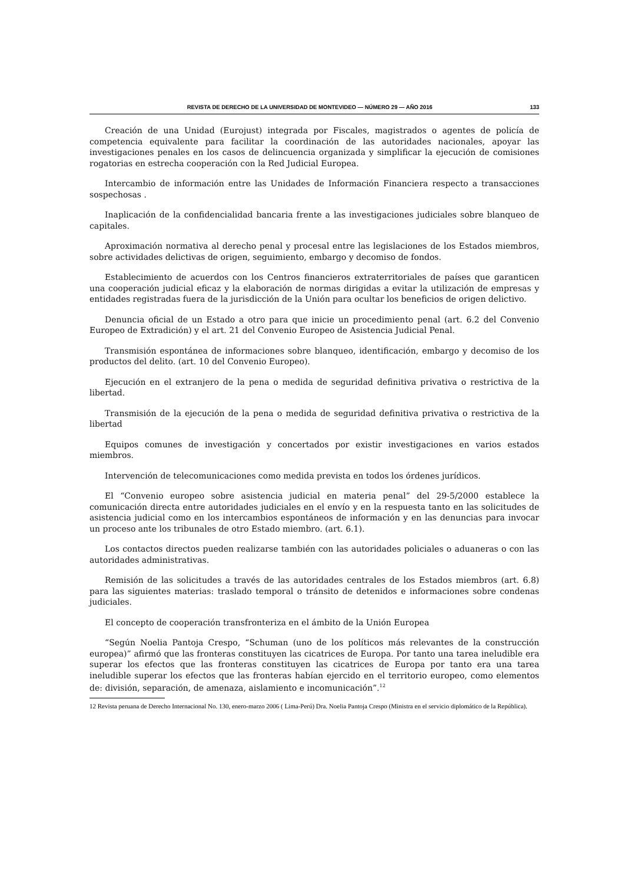REVISTA DE DERECHO DE LA UNIVERSIDAD DE MONTEVIDEO — NÚMERO 29 — AÑO 2016 133
Creación de una Unidad (Eurojust) integrada por Fiscales, magistrados o agentes de policía de competencia equivalente para facilitar la coordinación de las autoridades nacionales, apoyar las investigaciones penales en los casos de delincuencia organizada y simplificar la ejecución de comisiones rogatorias en estrecha cooperación con la Red Judicial Europea.
Intercambio de información entre las Unidades de Información Financiera respecto a transacciones sospechosas .
Inaplicación de la confidencialidad bancaria frente a las investigaciones judiciales sobre blanqueo de capitales.
Aproximación normativa al derecho penal y procesal entre las legislaciones de los Estados miembros, sobre actividades delictivas de origen, seguimiento, embargo y decomiso de fondos.
Establecimiento de acuerdos con los Centros financieros extraterritoriales de países que garanticen una cooperación judicial eficaz y la elaboración de normas dirigidas a evitar la utilización de empresas y entidades registradas fuera de la jurisdicción de la Unión para ocultar los beneficios de origen delictivo.
Denuncia oficial de un Estado a otro para que inicie un procedimiento penal (art. 6.2 del Convenio Europeo de Extradición) y el art. 21 del Convenio Europeo de Asistencia Judicial Penal.
Transmisión espontánea de informaciones sobre blanqueo, identificación, embargo y decomiso de los productos del delito. (art. 10 del Convenio Europeo).
Ejecución en el extranjero de la pena o medida de seguridad definitiva privativa o restrictiva de la libertad.
Transmisión de la ejecución de la pena o medida de seguridad definitiva privativa o restrictiva de la libertad
Equipos comunes de investigación y concertados por existir investigaciones en varios estados miembros.
Intervención de telecomunicaciones como medida prevista en todos los órdenes jurídicos.
El “Convenio europeo sobre asistencia judicial en materia penal” del 29-5/2000 establece la comunicación directa entre autoridades judiciales en el envío y en la respuesta tanto en las solicitudes de asistencia judicial como en los intercambios espontáneos de información y en las denuncias para invocar un proceso ante los tribunales de otro Estado miembro. (art. 6.1).
Los contactos directos pueden realizarse también con las autoridades policiales o aduaneras o con las autoridades administrativas.
Remisión de las solicitudes a través de las autoridades centrales de los Estados miembros (art. 6.8) para las siguientes materias: traslado temporal o tránsito de detenidos e informaciones sobre condenas judiciales.
El concepto de cooperación transfronteriza en el ámbito de la Unión Europea
“Según Noelia Pantoja Crespo, “Schuman (uno de los políticos más relevantes de la construcción europea)” afirmó que las fronteras constituyen las cicatrices de Europa. Por tanto una tarea ineludible era superar los efectos que las fronteras constituyen las cicatrices de Europa por tanto era una tarea ineludible superar los efectos que las fronteras habían ejercido en el territorio europeo, como elementos de: división, separación, de amenaza, aislamiento e incomunicación”.<sup>12</sup>
12 Revista peruana de Derecho Internacional No. 130, enero-marzo 2006 ( Lima-Perú) Dra. Noelia Pantoja Crespo (Ministra en el servicio diplomático de la República).